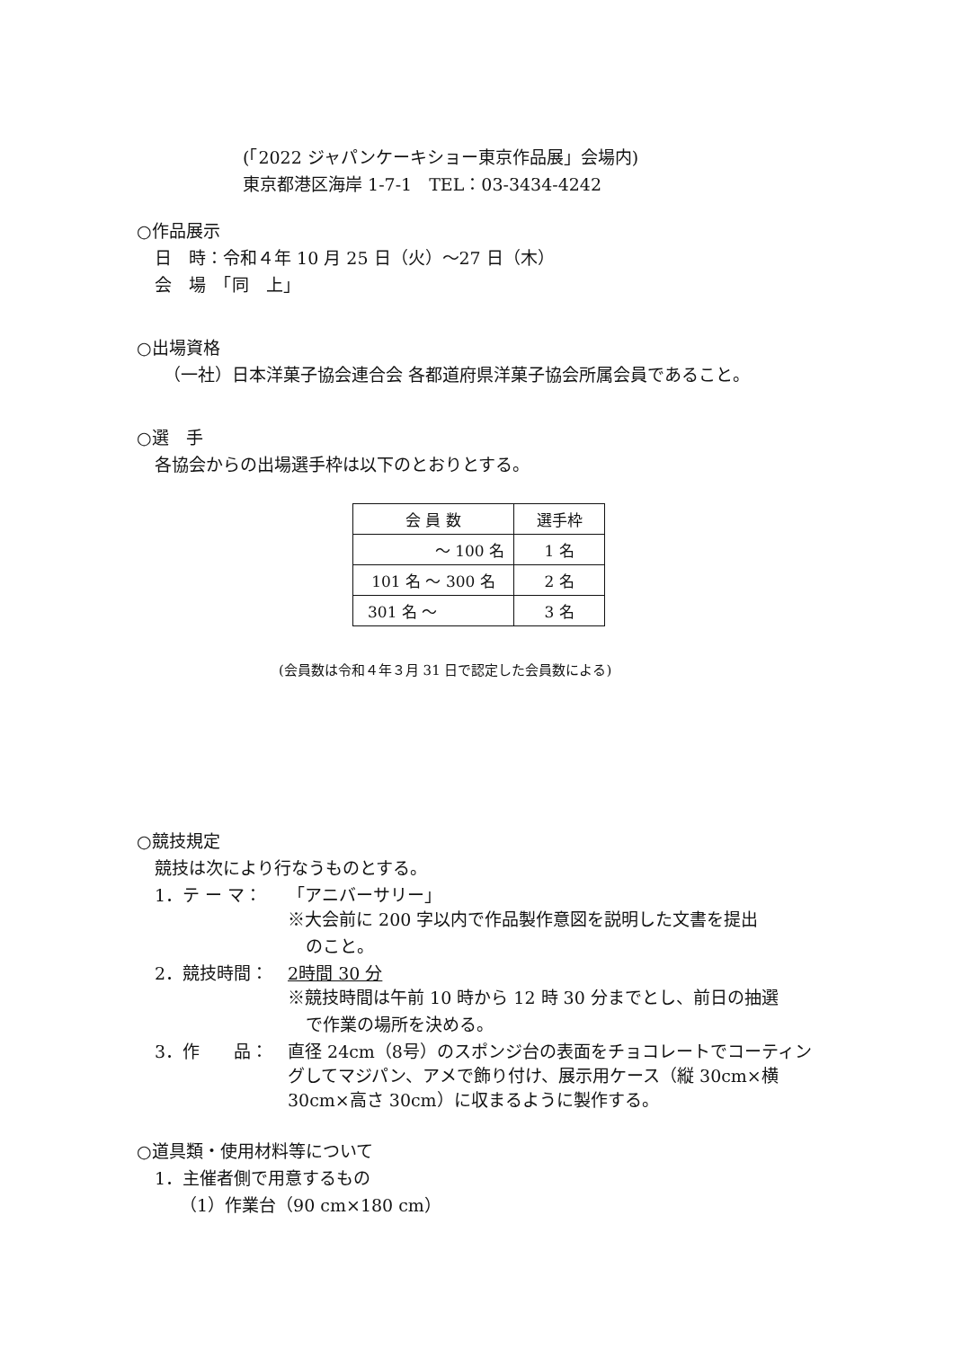(「2022 ジャパンケーキショー東京作品展」会場内)
東京都港区海岸 1-7-1　TEL：03-3434-4242
○作品展示
日　時：令和４年 10 月 25 日（火）～27 日（木）
会　場　「同　上」
○出場資格
（一社）日本洋菓子協会連合会 各都道府県洋菓子協会所属会員であること。
○選　手
各協会からの出場選手枠は以下のとおりとする。
| 会 員 数 | 選手枠 |
| --- | --- |
| ～ 100 名 | 1 名 |
| 101 名 ～ 300 名 | 2 名 |
| 301 名 ～ | 3 名 |
(会員数は令和４年３月 31 日で認定した会員数による)
○競技規定
競技は次により行なうものとする。
1．テ ー マ： 「アニバーサリー」
※大会前に 200 字以内で作品製作意図を説明した文書を提出
のこと。
2．競技時間： 2時間 30 分
※競技時間は午前 10 時から 12 時 30 分までとし、前日の抽選
で作業の場所を決める。
3．作　　品： 直径 24cm（8号）のスポンジ台の表面をチョコレートでコーティングしてマジパン、アメで飾り付け、展示用ケース（縦 30cm×横 30cm×高さ 30cm）に収まるように製作する。
○道具類・使用材料等について
1．主催者側で用意するもの
（1）作業台（90 cm×180 cm）